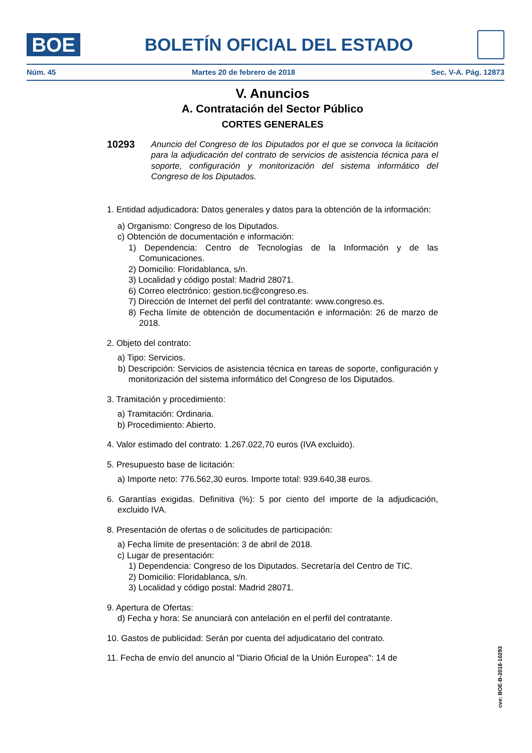BOE
BOLETÍN OFICIAL DEL ESTADO
Núm. 45 Martes 20 de febrero de 2018 Sec. V-A. Pág. 12873
V. Anuncios
A. Contratación del Sector Público
CORTES GENERALES
10293 Anuncio del Congreso de los Diputados por el que se convoca la licitación para la adjudicación del contrato de servicios de asistencia técnica para el soporte, configuración y monitorización del sistema informático del Congreso de los Diputados.
1. Entidad adjudicadora: Datos generales y datos para la obtención de la información:
a) Organismo: Congreso de los Diputados.
c) Obtención de documentación e información:
1) Dependencia: Centro de Tecnologías de la Información y de las Comunicaciones.
2) Domicilio: Floridablanca, s/n.
3) Localidad y código postal: Madrid 28071.
6) Correo electrónico: gestion.tic@congreso.es.
7) Dirección de Internet del perfil del contratante: www.congreso.es.
8) Fecha límite de obtención de documentación e información: 26 de marzo de 2018.
2. Objeto del contrato:
a) Tipo: Servicios.
b) Descripción: Servicios de asistencia técnica en tareas de soporte, configuración y monitorización del sistema informático del Congreso de los Diputados.
3. Tramitación y procedimiento:
a) Tramitación: Ordinaria.
b) Procedimiento: Abierto.
4. Valor estimado del contrato: 1.267.022,70 euros (IVA excluido).
5. Presupuesto base de licitación:
a) Importe neto: 776.562,30 euros. Importe total: 939.640,38 euros.
6. Garantías exigidas. Definitiva (%): 5 por ciento del importe de la adjudicación, excluido IVA.
8. Presentación de ofertas o de solicitudes de participación:
a) Fecha límite de presentación: 3 de abril de 2018.
c) Lugar de presentación:
1) Dependencia: Congreso de los Diputados. Secretaría del Centro de TIC.
2) Domicilio: Floridablanca, s/n.
3) Localidad y código postal: Madrid 28071.
9. Apertura de Ofertas:
d) Fecha y hora: Se anunciará con antelación en el perfil del contratante.
10. Gastos de publicidad: Serán por cuenta del adjudicatario del contrato.
11. Fecha de envío del anuncio al "Diario Oficial de la Unión Europea": 14 de
cve: BOE-B-2018-10293